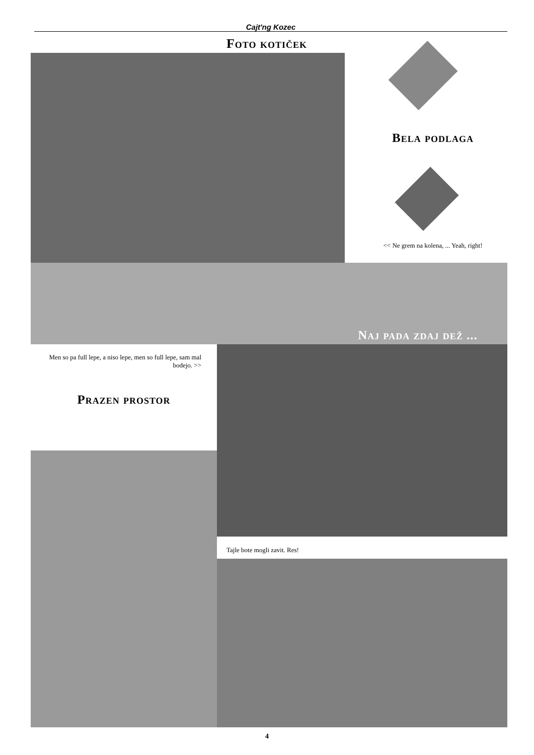Cajt'ng Kozec
Foto kotiček
Bela podlaga
<< Ne grem na kolena, ... Yeah, right!
Naj pada zdaj dež ...
Men so pa full lepe, a niso lepe, men so full lepe, sam mal bodejo. >>
Prazen prostor
Tajle bote mogli zavit. Res!
4